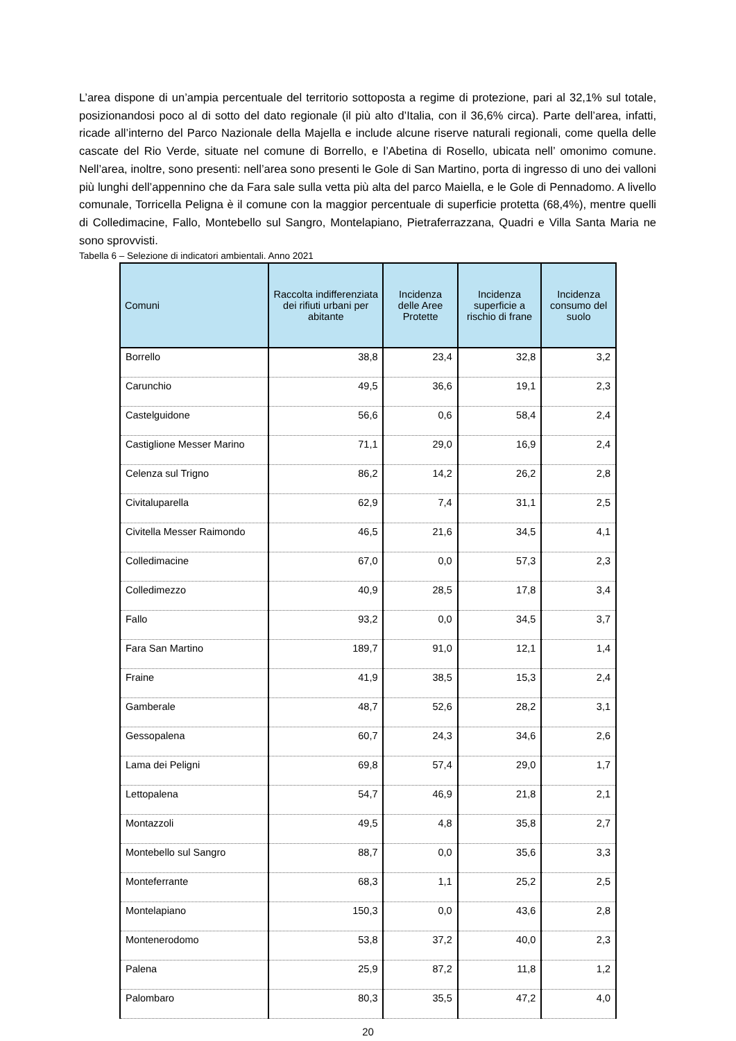L’area dispone di un’ampia percentuale del territorio sottoposta a regime di protezione, pari al 32,1% sul totale, posizionandosi poco al di sotto del dato regionale (il più alto d’Italia, con il 36,6% circa). Parte dell’area, infatti, ricade all’interno del Parco Nazionale della Majella e include alcune riserve naturali regionali, come quella delle cascate del Rio Verde, situate nel comune di Borrello, e l’Abetina di Rosello, ubicata nell’ omonimo comune. Nell’area, inoltre, sono presenti: nell’area sono presenti le Gole di San Martino, porta di ingresso di uno dei valloni più lunghi dell’appennino che da Fara sale sulla vetta più alta del parco Maiella, e le Gole di Pennadomo. A livello comunale, Torricella Peligna è il comune con la maggior percentuale di superficie protetta (68,4%), mentre quelli di Colledimacine, Fallo, Montebello sul Sangro, Montelapiano, Pietraferrazzana, Quadri e Villa Santa Maria ne sono sprovvisti.
Tabella 6 – Selezione di indicatori ambientali. Anno 2021
| Comuni | Raccolta indifferenziata dei rifiuti urbani per abitante | Incidenza delle Aree Protette | Incidenza superficie a rischio di frane | Incidenza consumo del suolo |
| --- | --- | --- | --- | --- |
| Borrello | 38,8 | 23,4 | 32,8 | 3,2 |
| Carunchio | 49,5 | 36,6 | 19,1 | 2,3 |
| Castelguidone | 56,6 | 0,6 | 58,4 | 2,4 |
| Castiglione Messer Marino | 71,1 | 29,0 | 16,9 | 2,4 |
| Celenza sul Trigno | 86,2 | 14,2 | 26,2 | 2,8 |
| Civitaluparella | 62,9 | 7,4 | 31,1 | 2,5 |
| Civitella Messer Raimondo | 46,5 | 21,6 | 34,5 | 4,1 |
| Colledimacine | 67,0 | 0,0 | 57,3 | 2,3 |
| Colledimezzo | 40,9 | 28,5 | 17,8 | 3,4 |
| Fallo | 93,2 | 0,0 | 34,5 | 3,7 |
| Fara San Martino | 189,7 | 91,0 | 12,1 | 1,4 |
| Fraine | 41,9 | 38,5 | 15,3 | 2,4 |
| Gamberale | 48,7 | 52,6 | 28,2 | 3,1 |
| Gessopalena | 60,7 | 24,3 | 34,6 | 2,6 |
| Lama dei Peligni | 69,8 | 57,4 | 29,0 | 1,7 |
| Lettopalena | 54,7 | 46,9 | 21,8 | 2,1 |
| Montazzoli | 49,5 | 4,8 | 35,8 | 2,7 |
| Montebello sul Sangro | 88,7 | 0,0 | 35,6 | 3,3 |
| Monteferrante | 68,3 | 1,1 | 25,2 | 2,5 |
| Montelapiano | 150,3 | 0,0 | 43,6 | 2,8 |
| Montenerodomo | 53,8 | 37,2 | 40,0 | 2,3 |
| Palena | 25,9 | 87,2 | 11,8 | 1,2 |
| Palombaro | 80,3 | 35,5 | 47,2 | 4,0 |
20